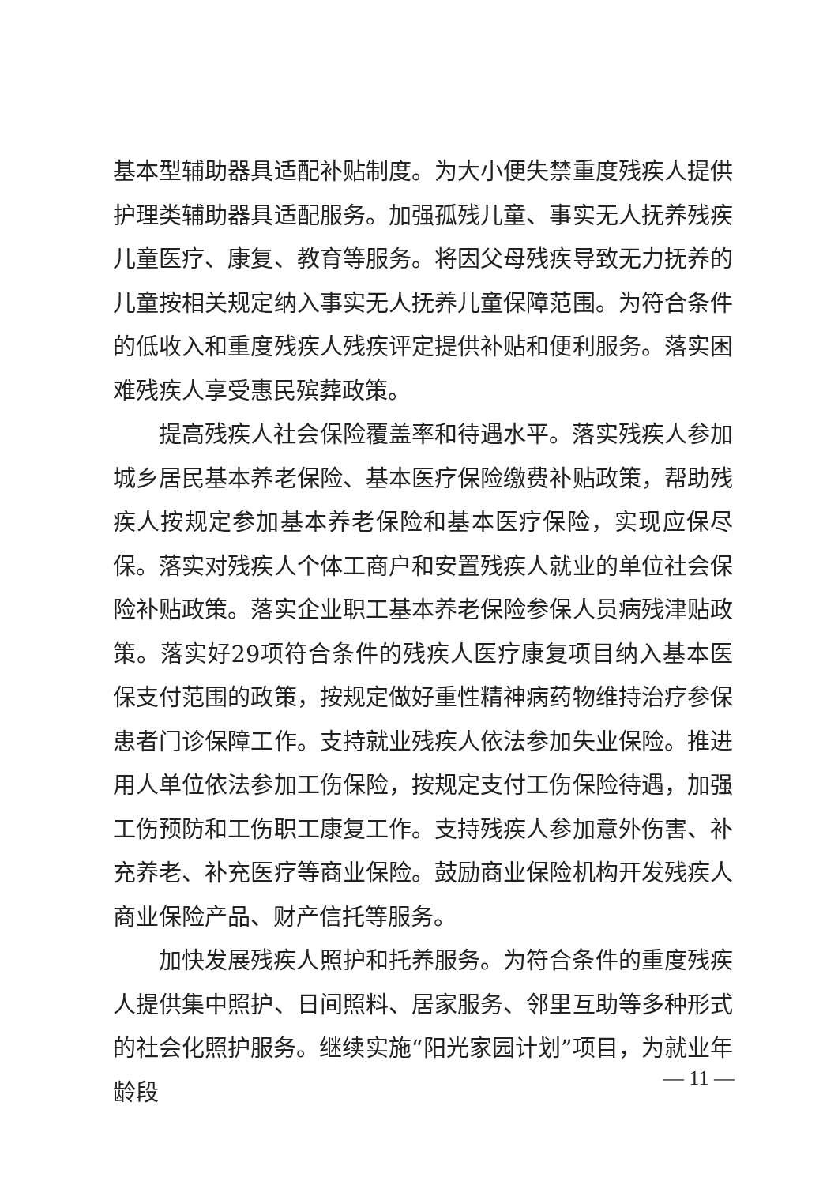基本型辅助器具适配补贴制度。为大小便失禁重度残疾人提供护理类辅助器具适配服务。加强孤残儿童、事实无人抚养残疾儿童医疗、康复、教育等服务。将因父母残疾导致无力抚养的儿童按相关规定纳入事实无人抚养儿童保障范围。为符合条件的低收入和重度残疾人残疾评定提供补贴和便利服务。落实困难残疾人享受惠民殡葬政策。
提高残疾人社会保险覆盖率和待遇水平。落实残疾人参加城乡居民基本养老保险、基本医疗保险缴费补贴政策，帮助残疾人按规定参加基本养老保险和基本医疗保险，实现应保尽保。落实对残疾人个体工商户和安置残疾人就业的单位社会保险补贴政策。落实企业职工基本养老保险参保人员病残津贴政策。落实好29项符合条件的残疾人医疗康复项目纳入基本医保支付范围的政策，按规定做好重性精神病药物维持治疗参保患者门诊保障工作。支持就业残疾人依法参加失业保险。推进用人单位依法参加工伤保险，按规定支付工伤保险待遇，加强工伤预防和工伤职工康复工作。支持残疾人参加意外伤害、补充养老、补充医疗等商业保险。鼓励商业保险机构开发残疾人商业保险产品、财产信托等服务。
加快发展残疾人照护和托养服务。为符合条件的重度残疾人提供集中照护、日间照料、居家服务、邻里互助等多种形式的社会化照护服务。继续实施“阳光家园计划”项目，为就业年龄段
— 11 —